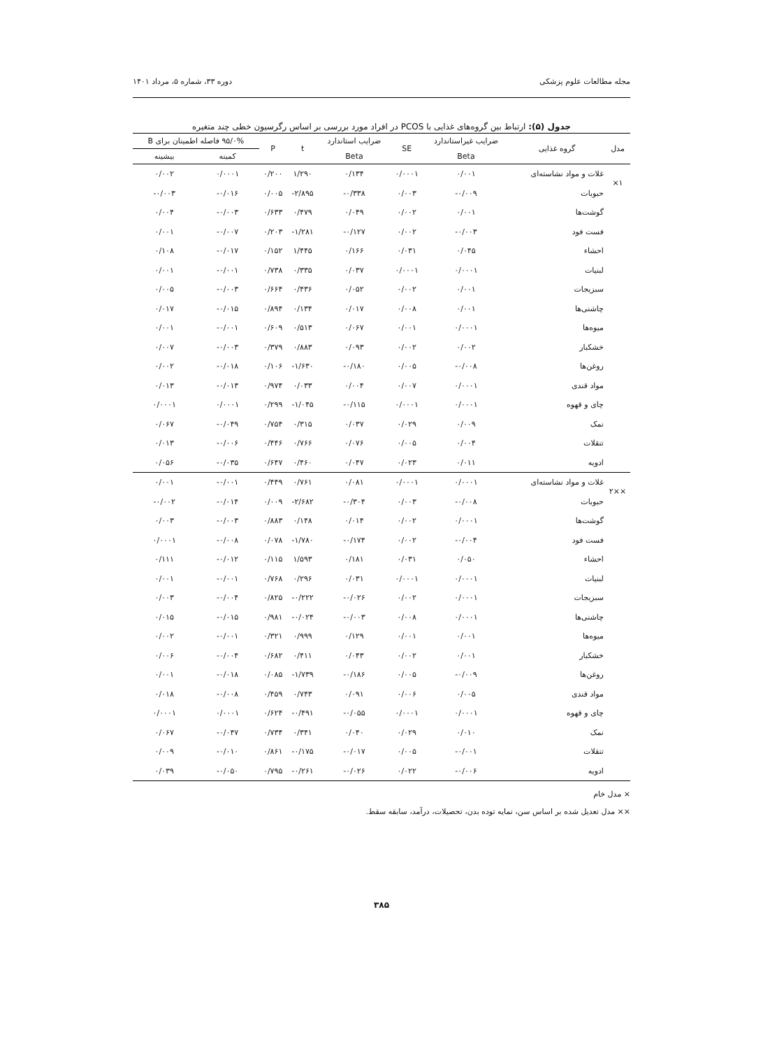مجله مطالعات علوم پزشکی دوره ۳۳، شماره ۵، مرداد ۱۴۰۱
جدول (۵): ارتباط بین گروه‌های غذایی با PCOS در افراد مورد بررسی بر اساس رگرسیون خطی چند متغیره
| مدل | گروه غذایی | ضرایب غیراستاندارد | SE | ضرایب استاندارد | t | P | ۹۵/۰% فاصله اطمینان برای B | |
| --- | --- | --- | --- | --- | --- | --- | --- | --- |
| | | Beta | | Beta | | | کمینه | بیشینه |
| ۱× | غلات و مواد نشاسته‌ای | ۰/۰۰۱ | ۰/۰۰۰۱ | ۰/۱۳۴ | ۱/۲۹۰ | ۰/۲۰۰ | ۰/۰۰۰۱ | ۰/۰۰۲ |
| | حبوبات | ۰/۰۰۹- | ۰/۰۰۳ | ۰/۳۳۸- | ۲/۸۹۵- | ۰/۰۰۵ | ۰/۰۱۶- | ۰/۰۰۳- |
| | گوشت‌ها | ۰/۰۰۱ | ۰/۰۰۲ | ۰/۰۴۹ | ۰/۴۷۹ | ۰/۶۳۳ | ۰/۰۰۳- | ۰/۰۰۴ |
| | فست فود | ۰/۰۰۳- | ۰/۰۰۲ | ۰/۱۲۷- | ۱/۲۸۱- | ۰/۲۰۳ | ۰/۰۰۷- | ۰/۰۰۱ |
| | احشاء | ۰/۰۴۵ | ۰/۰۳۱ | ۰/۱۶۶ | ۱/۴۴۵ | ۰/۱۵۲ | ۰/۰۱۷- | ۰/۱۰۸ |
| | لبنیات | ۰/۰۰۰۱ | ۰/۰۰۰۱ | ۰/۰۳۷ | ۰/۳۳۵ | ۰/۷۳۸ | ۰/۰۰۱- | ۰/۰۰۱ |
| | سبزیجات | ۰/۰۰۱ | ۰/۰۰۲ | ۰/۰۵۲ | ۰/۴۳۶ | ۰/۶۶۴ | ۰/۰۰۳- | ۰/۰۰۵ |
| | چاشنی‌ها | ۰/۰۰۱ | ۰/۰۰۸ | ۰/۰۱۷ | ۰/۱۳۴ | ۰/۸۹۴ | ۰/۰۱۵- | ۰/۰۱۷ |
| | میوه‌ها | ۰/۰۰۰۱ | ۰/۰۰۱ | ۰/۰۶۷ | ۰/۵۱۳ | ۰/۶۰۹ | ۰/۰۰۱- | ۰/۰۰۱ |
| | خشکبار | ۰/۰۰۲ | ۰/۰۰۲ | ۰/۰۹۳ | ۰/۸۸۳ | ۰/۳۷۹ | ۰/۰۰۳- | ۰/۰۰۷ |
| | روغن‌ها | ۰/۰۰۸- | ۰/۰۰۵ | ۰/۱۸۰- | ۱/۶۳۰- | ۰/۱۰۶ | ۰/۰۱۸- | ۰/۰۰۲ |
| | مواد قندی | ۰/۰۰۰۱ | ۰/۰۰۷ | ۰/۰۰۴ | ۰/۰۳۳ | ۰/۹۷۴ | ۰/۰۱۳- | ۰/۰۱۳ |
| | چای و قهوه | ۰/۰۰۰۱ | ۰/۰۰۰۱ | ۰/۱۱۵- | ۱/۰۴۵- | ۰/۲۹۹ | ۰/۰۰۰۱ | ۰/۰۰۰۱ |
| | نمک | ۰/۰۰۹ | ۰/۰۲۹ | ۰/۰۳۷ | ۰/۳۱۵ | ۰/۷۵۴ | ۰/۰۴۹- | ۰/۰۶۷ |
| | تنقلات | ۰/۰۰۴ | ۰/۰۰۵ | ۰/۰۷۶ | ۰/۷۶۶ | ۰/۴۴۶ | ۰/۰۰۶- | ۰/۰۱۳ |
| | ادویه | ۰/۰۱۱ | ۰/۰۲۳ | ۰/۰۴۷ | ۰/۴۶۰ | ۰/۶۴۷ | ۰/۰۳۵- | ۰/۰۵۶ |
| ××۲ | غلات و مواد نشاسته‌ای | ۰/۰۰۰۱ | ۰/۰۰۰۱ | ۰/۰۸۱ | ۰/۷۶۱ | ۰/۴۴۹ | ۰/۰۰۱- | ۰/۰۰۱ |
| | حبوبات | ۰/۰۰۸- | ۰/۰۰۳ | ۰/۳۰۴- | ۲/۶۸۲- | ۰/۰۰۹ | ۰/۰۱۴- | ۰/۰۰۲- |
| | گوشت‌ها | ۰/۰۰۰۱ | ۰/۰۰۲ | ۰/۰۱۴ | ۰/۱۴۸ | ۰/۸۸۳ | ۰/۰۰۳- | ۰/۰۰۳ |
| | فست فود | ۰/۰۰۴- | ۰/۰۰۲ | ۰/۱۷۴- | ۱/۷۸۰- | ۰/۰۷۸ | ۰/۰۰۸- | ۰/۰۰۰۱ |
| | احشاء | ۰/۰۵۰ | ۰/۰۳۱ | ۰/۱۸۱ | ۱/۵۹۳ | ۰/۱۱۵ | ۰/۰۱۲- | ۰/۱۱۱ |
| | لبنیات | ۰/۰۰۰۱ | ۰/۰۰۰۱ | ۰/۰۳۱ | ۰/۲۹۶ | ۰/۷۶۸ | ۰/۰۰۱- | ۰/۰۰۱ |
| | سبزیجات | ۰/۰۰۰۱ | ۰/۰۰۲ | ۰/۰۲۶- | ۰/۲۲۲- | ۰/۸۲۵ | ۰/۰۰۴- | ۰/۰۰۳ |
| | چاشنی‌ها | ۰/۰۰۰۱ | ۰/۰۰۸ | ۰/۰۰۳- | ۰/۰۲۴- | ۰/۹۸۱ | ۰/۰۱۵- | ۰/۰۱۵ |
| | میوه‌ها | ۰/۰۰۱ | ۰/۰۰۱ | ۰/۱۲۹ | ۰/۹۹۹ | ۰/۳۲۱ | ۰/۰۰۱- | ۰/۰۰۲ |
| | خشکبار | ۰/۰۰۱ | ۰/۰۰۲ | ۰/۰۴۳ | ۰/۴۱۱ | ۰/۶۸۲ | ۰/۰۰۴- | ۰/۰۰۶ |
| | روغن‌ها | ۰/۰۰۹- | ۰/۰۰۵ | ۰/۱۸۶- | ۱/۷۳۹- | ۰/۰۸۵ | ۰/۰۱۸- | ۰/۰۰۱ |
| | مواد قندی | ۰/۰۰۵ | ۰/۰۰۶ | ۰/۰۹۱ | ۰/۷۴۳ | ۰/۴۵۹ | ۰/۰۰۸- | ۰/۰۱۸ |
| | چای و قهوه | ۰/۰۰۰۱ | ۰/۰۰۰۱ | ۰/۰۵۵- | ۰/۴۹۱- | ۰/۶۲۴ | ۰/۰۰۰۱ | ۰/۰۰۰۱ |
| | نمک | ۰/۰۱۰ | ۰/۰۲۹ | ۰/۰۴۰ | ۰/۳۴۱ | ۰/۷۳۴ | ۰/۰۴۷- | ۰/۰۶۷ |
| | تنقلات | ۰/۰۰۱- | ۰/۰۰۵ | ۰/۰۱۷- | ۰/۱۷۵- | ۰/۸۶۱ | ۰/۰۱۰- | ۰/۰۰۹ |
| | ادویه | ۰/۰۰۶- | ۰/۰۲۲ | ۰/۰۲۶- | ۰/۲۶۱- | ۰/۷۹۵ | ۰/۰۵۰- | ۰/۰۳۹ |
× مدل خام
×× مدل تعدیل شده بر اساس سن، نمایه توده بدن، تحصیلات، درآمد، سابقه سقط.
۳۸۵